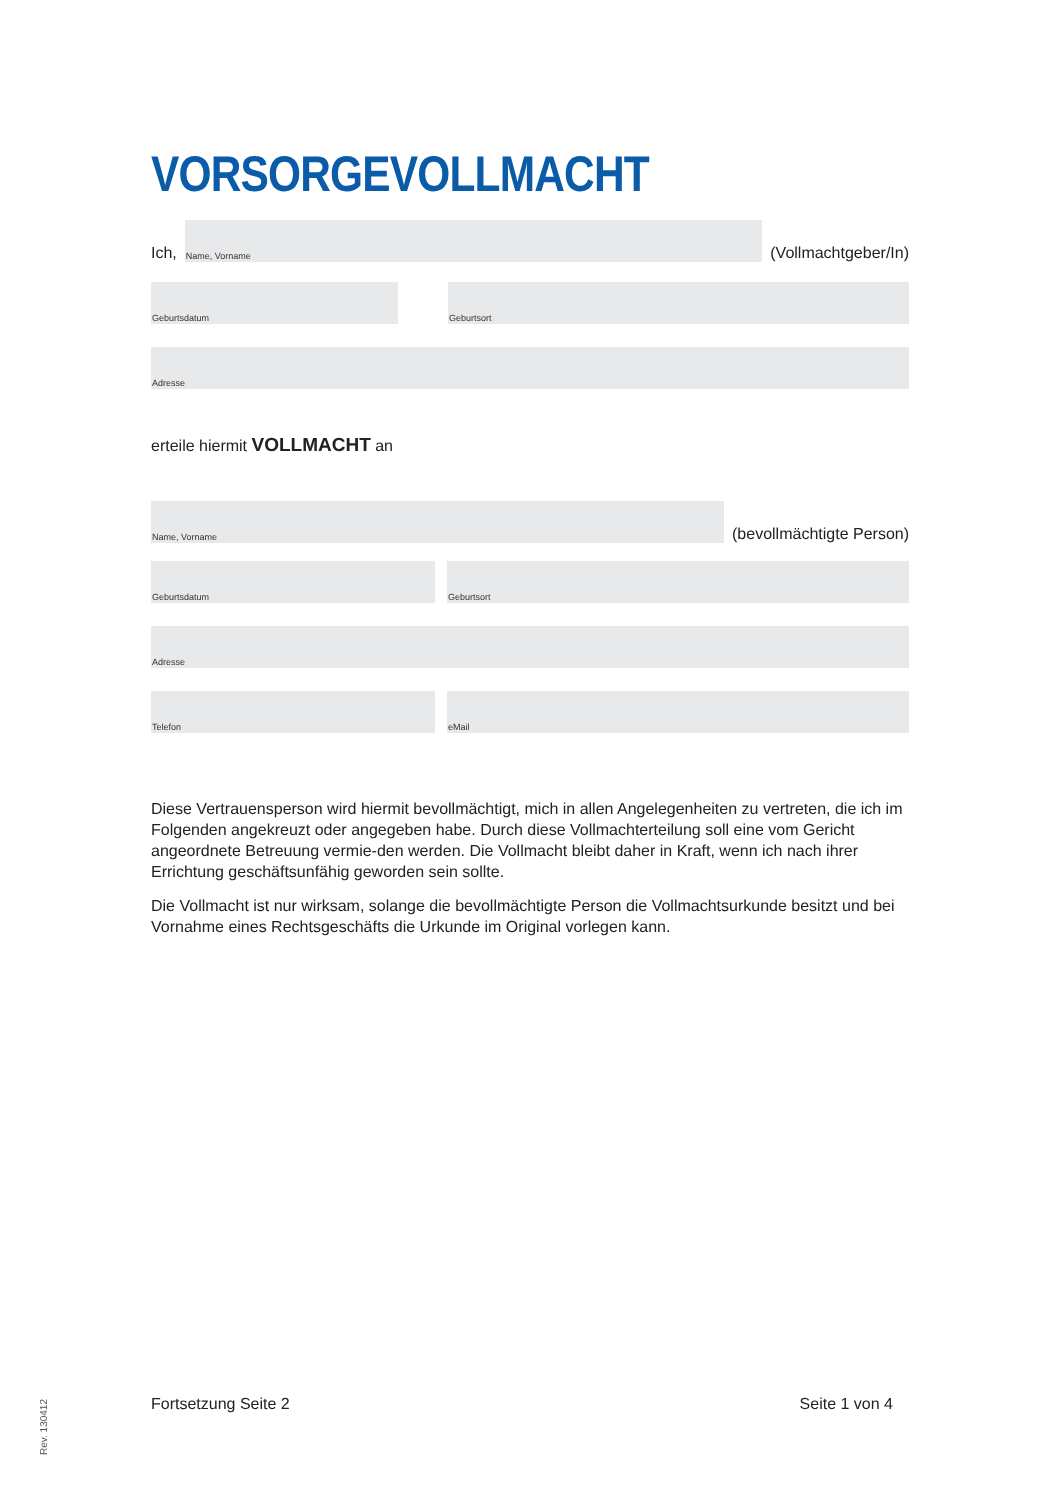VORSORGEVOLLMACHT
Ich,
Name, Vorname
(Vollmachtgeber/In)
Geburtsdatum
Geburtsort
Adresse
erteile hiermit VOLLMACHT an
Name, Vorname
(bevollmächtigte Person)
Geburtsdatum
Geburtsort
Adresse
Telefon
eMail
Diese Vertrauensperson wird hiermit bevollmächtigt, mich in allen Angelegenheiten zu vertreten, die ich im Folgenden angekreuzt oder angegeben habe. Durch diese Vollmachterteilung soll eine vom Gericht angeordnete Betreuung vermie-den werden. Die Vollmacht bleibt daher in Kraft, wenn ich nach ihrer Errichtung geschäftsunfähig geworden sein sollte.
Die Vollmacht ist nur wirksam, solange die bevollmächtigte Person die Vollmachtsurkunde besitzt und bei Vornahme eines Rechtsgeschäfts die Urkunde im Original vorlegen kann.
Fortsetzung Seite 2 Seite 1 von 4
Rev. 130412